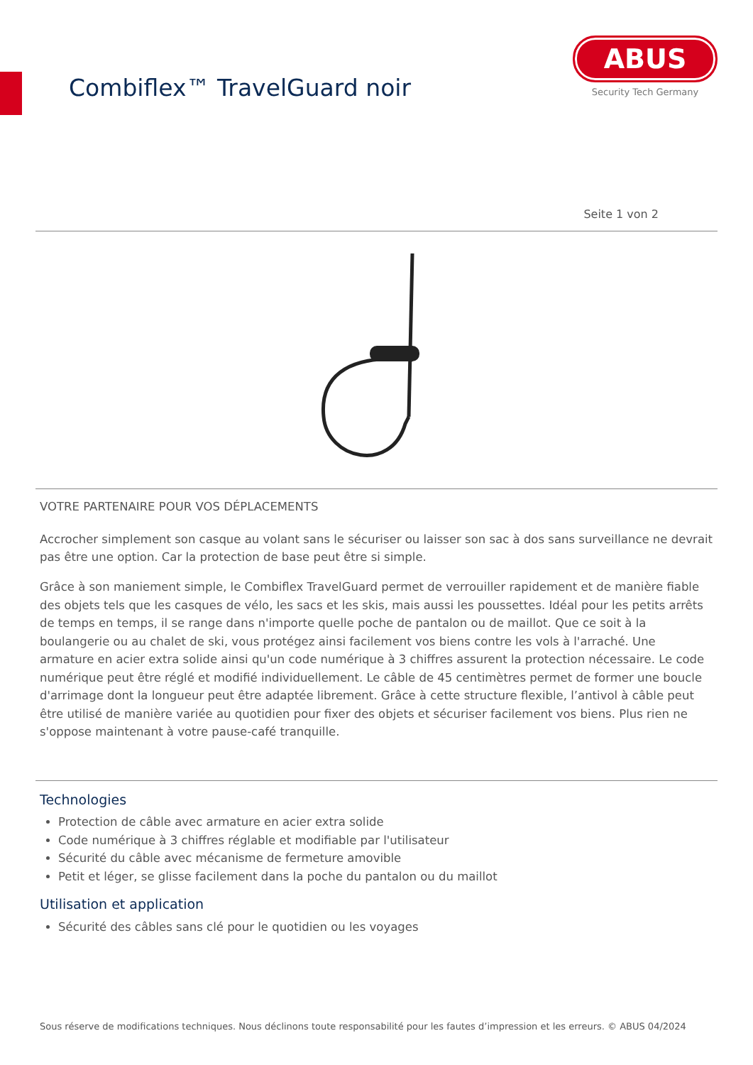Combiflex™ TravelGuard noir
ABUS
Security Tech Germany
Seite 1 von 2
VOTRE PARTENAIRE POUR VOS DÉPLACEMENTS
Accrocher simplement son casque au volant sans le sécuriser ou laisser son sac à dos sans surveillance ne devrait pas être une option. Car la protection de base peut être si simple.
Grâce à son maniement simple, le Combiflex TravelGuard permet de verrouiller rapidement et de manière fiable des objets tels que les casques de vélo, les sacs et les skis, mais aussi les poussettes. Idéal pour les petits arrêts de temps en temps, il se range dans n'importe quelle poche de pantalon ou de maillot. Que ce soit à la boulangerie ou au chalet de ski, vous protégez ainsi facilement vos biens contre les vols à l'arraché. Une armature en acier extra solide ainsi qu'un code numérique à 3 chiffres assurent la protection nécessaire. Le code numérique peut être réglé et modifié individuellement. Le câble de 45 centimètres permet de former une boucle d'arrimage dont la longueur peut être adaptée librement. Grâce à cette structure flexible, l’antivol à câble peut être utilisé de manière variée au quotidien pour fixer des objets et sécuriser facilement vos biens. Plus rien ne s'oppose maintenant à votre pause-café tranquille.
Technologies
Protection de câble avec armature en acier extra solide
Code numérique à 3 chiffres réglable et modifiable par l'utilisateur
Sécurité du câble avec mécanisme de fermeture amovible
Petit et léger, se glisse facilement dans la poche du pantalon ou du maillot
Utilisation et application
Sécurité des câbles sans clé pour le quotidien ou les voyages
Sous réserve de modifications techniques. Nous déclinons toute responsabilité pour les fautes d’impression et les erreurs. © ABUS 04/2024